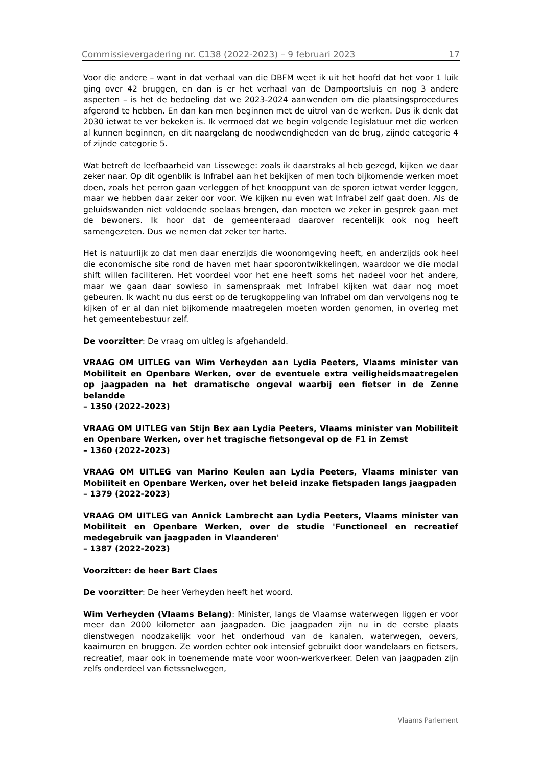Commissievergadering nr. C138 (2022-2023) – 9 februari 2023 17
Voor die andere – want in dat verhaal van die DBFM weet ik uit het hoofd dat het voor 1 luik ging over 42 bruggen, en dan is er het verhaal van de Dampoortsluis en nog 3 andere aspecten – is het de bedoeling dat we 2023-2024 aanwenden om die plaatsingsprocedures afgerond te hebben. En dan kan men beginnen met de uitrol van de werken. Dus ik denk dat 2030 ietwat te ver bekeken is. Ik vermoed dat we begin volgende legislatuur met die werken al kunnen beginnen, en dit naargelang de noodwendigheden van de brug, zijnde categorie 4 of zijnde categorie 5.
Wat betreft de leefbaarheid van Lissewege: zoals ik daarstraks al heb gezegd, kijken we daar zeker naar. Op dit ogenblik is Infrabel aan het bekijken of men toch bijkomende werken moet doen, zoals het perron gaan verleggen of het knooppunt van de sporen ietwat verder leggen, maar we hebben daar zeker oor voor. We kijken nu even wat Infrabel zelf gaat doen. Als de geluidswanden niet voldoende soelaas brengen, dan moeten we zeker in gesprek gaan met de bewoners. Ik hoor dat de gemeenteraad daarover recentelijk ook nog heeft samengezeten. Dus we nemen dat zeker ter harte.
Het is natuurlijk zo dat men daar enerzijds die woonomgeving heeft, en anderzijds ook heel die economische site rond de haven met haar spoorontwikkelingen, waardoor we die modal shift willen faciliteren. Het voordeel voor het ene heeft soms het nadeel voor het andere, maar we gaan daar sowieso in samenspraak met Infrabel kijken wat daar nog moet gebeuren. Ik wacht nu dus eerst op de terugkoppeling van Infrabel om dan vervolgens nog te kijken of er al dan niet bijkomende maatregelen moeten worden genomen, in overleg met het gemeentebestuur zelf.
De voorzitter: De vraag om uitleg is afgehandeld.
VRAAG OM UITLEG van Wim Verheyden aan Lydia Peeters, Vlaams minister van Mobiliteit en Openbare Werken, over de eventuele extra veiligheidsmaatregelen op jaagpaden na het dramatische ongeval waarbij een fietser in de Zenne belandde
– 1350 (2022-2023)
VRAAG OM UITLEG van Stijn Bex aan Lydia Peeters, Vlaams minister van Mobiliteit en Openbare Werken, over het tragische fietsongeval op de F1 in Zemst
– 1360 (2022-2023)
VRAAG OM UITLEG van Marino Keulen aan Lydia Peeters, Vlaams minister van Mobiliteit en Openbare Werken, over het beleid inzake fietspaden langs jaagpaden
– 1379 (2022-2023)
VRAAG OM UITLEG van Annick Lambrecht aan Lydia Peeters, Vlaams minister van Mobiliteit en Openbare Werken, over de studie 'Functioneel en recreatief medegebruik van jaagpaden in Vlaanderen'
– 1387 (2022-2023)
Voorzitter: de heer Bart Claes
De voorzitter: De heer Verheyden heeft het woord.
Wim Verheyden (Vlaams Belang): Minister, langs de Vlaamse waterwegen liggen er voor meer dan 2000 kilometer aan jaagpaden. Die jaagpaden zijn nu in de eerste plaats dienstwegen noodzakelijk voor het onderhoud van de kanalen, waterwegen, oevers, kaaimuren en bruggen. Ze worden echter ook intensief gebruikt door wandelaars en fietsers, recreatief, maar ook in toenemende mate voor woon-werkverkeer. Delen van jaagpaden zijn zelfs onderdeel van fietssnelwegen,
Vlaams Parlement